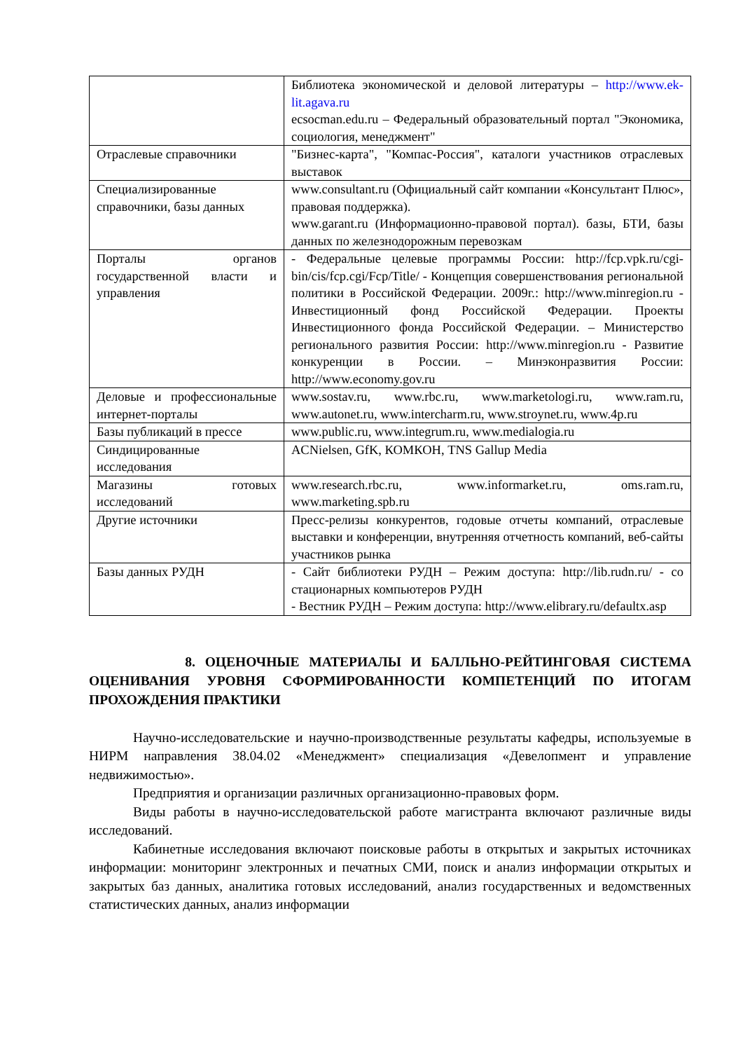| | Библиотека экономической и деловой литературы – http://www.ek-lit.agava.ru ecsocman.edu.ru – Федеральный образовательный портал "Экономика, социология, менеджмент" |
| Отраслевые справочники | "Бизнес-карта", "Компас-Россия", каталоги участников отраслевых выставок |
| Специализированные справочники, базы данных | www.consultant.ru (Официальный сайт компании «Консультант Плюс», правовая поддержка). www.garant.ru (Информационно-правовой портал). базы, БТИ, базы данных по железнодорожным перевозкам |
| Порталы органов государственной власти и управления | - Федеральные целевые программы России: http://fcp.vpk.ru/cgi-bin/cis/fcp.cgi/Fcp/Title/ - Концепция совершенствования региональной политики в Российской Федерации. 2009г.: http://www.minregion.ru - Инвестиционный фонд Российской Федерации. Проекты Инвестиционного фонда Российской Федерации. – Министерство регионального развития России: http://www.minregion.ru - Развитие конкуренции в России. – Минэконразвития России: http://www.economy.gov.ru |
| Деловые и профессиональные интернет-порталы | www.sostav.ru, www.rbc.ru, www.marketologi.ru, www.ram.ru, www.autonet.ru, www.intercharm.ru, www.stroynet.ru, www.4p.ru |
| Базы публикаций в прессе | www.public.ru, www.integrum.ru, www.medialogia.ru |
| Синдицированные исследования | ACNielsen, GfK, КОМКОН, TNS Gallup Media |
| Магазины готовых исследований | www.research.rbc.ru, www.informarket.ru, oms.ram.ru, www.marketing.spb.ru |
| Другие источники | Пресс-релизы конкурентов, годовые отчеты компаний, отраслевые выставки и конференции, внутренняя отчетность компаний, веб-сайты участников рынка |
| Базы данных РУДН | - Сайт библиотеки РУДН – Режим доступа: http://lib.rudn.ru/ - со стационарных компьютеров РУДН - Вестник РУДН – Режим доступа: http://www.elibrary.ru/defaultx.asp |
8. ОЦЕНОЧНЫЕ МАТЕРИАЛЫ И БАЛЛЬНО-РЕЙТИНГОВАЯ СИСТЕМА ОЦЕНИВАНИЯ УРОВНЯ СФОРМИРОВАННОСТИ КОМПЕТЕНЦИЙ ПО ИТОГАМ ПРОХОЖДЕНИЯ ПРАКТИКИ
Научно-исследовательские и научно-производственные результаты кафедры, используемые в НИРМ направления 38.04.02 «Менеджмент» специализация «Девелопмент и управление недвижимостью».
Предприятия и организации различных организационно-правовых форм.
Виды работы в научно-исследовательской работе магистранта включают различные виды исследований.
Кабинетные исследования включают поисковые работы в открытых и закрытых источниках информации: мониторинг электронных и печатных СМИ, поиск и анализ информации открытых и закрытых баз данных, аналитика готовых исследований, анализ государственных и ведомственных статистических данных, анализ информации